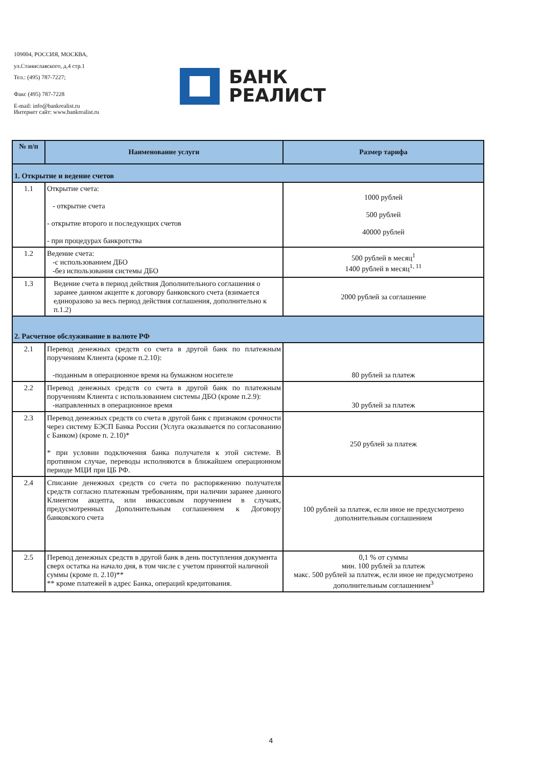109004, РОССИЯ, МОСКВА,
ул.Станиславского, д.4 стр.1
Тел.: (495) 787-7227;
Факс (495) 787-7228
E-mail: info@bankrealist.ru
Интернет сайт: www.bankrealist.ru
БАНК
РЕАЛИСТ
| № п/п | Наименование услуги | Размер тарифа |
| --- | --- | --- |
| 1. Открытие и ведение счетов | | |
| 1.1 | Открытие счета: - открытие счета - открытие второго и последующих счетов - при процедурах банкротства | 1000 рублей 500 рублей 40000 рублей |
| 1.2 | Ведение счета: -с использованием ДБО -без использования системы ДБО | 500 рублей в месяц<sup>1</sup> 1400 рублей в месяц<sup>1, 11</sup> |
| 1.3 | Ведение счета в период действия Дополнительного соглашения о заранее данном акцепте к договору банковского счета (взимается единоразово за весь период действия соглашения, дополнительно к п.1.2) | 2000 рублей за соглашение |
| 2. Расчетное обслуживание в валюте РФ | | |
| 2.1 | Перевод денежных средств со счета в другой банк по платежным поручениям Клиента (кроме п.2.10): -поданным в операционное время на бумажном носителе | 80 рублей за платеж |
| 2.2 | Перевод денежных средств со счета в другой банк по платежным поручениям Клиента с использованием системы ДБО (кроме п.2.9): -направленных в операционное время | 30 рублей за платеж |
| 2.3 | Перевод денежных средств со счета в другой банк с признаком срочности через систему БЭСП Банка России (Услуга оказывается по согласованию с Банком) (кроме п. 2.10)* * при условии подключения банка получателя к этой системе. В противном случае, переводы исполняются в ближайшем операционном периоде МЦИ при ЦБ РФ. | 250 рублей за платеж |
| 2.4 | Списание денежных средств со счета по распоряжению получателя средств согласно платежным требованиям, при наличии заранее данного Клиентом акцепта, или инкассовым поручением в случаях, предусмотренных Дополнительным соглашением к Договору банковского счета | 100 рублей за платеж, если иное не предусмотрено дополнительным соглашением |
| 2.5 | Перевод денежных средств в другой банк в день поступления документа сверх остатка на начало дня, в том числе с учетом принятой наличной суммы (кроме п. 2.10)** ** кроме платежей в адрес Банка, операций кредитования. | 0,1 % от суммы мин. 100 рублей за платеж макс. 500 рублей за платеж, если иное не предусмотрено дополнительным соглашением<sup>3</sup> |
4